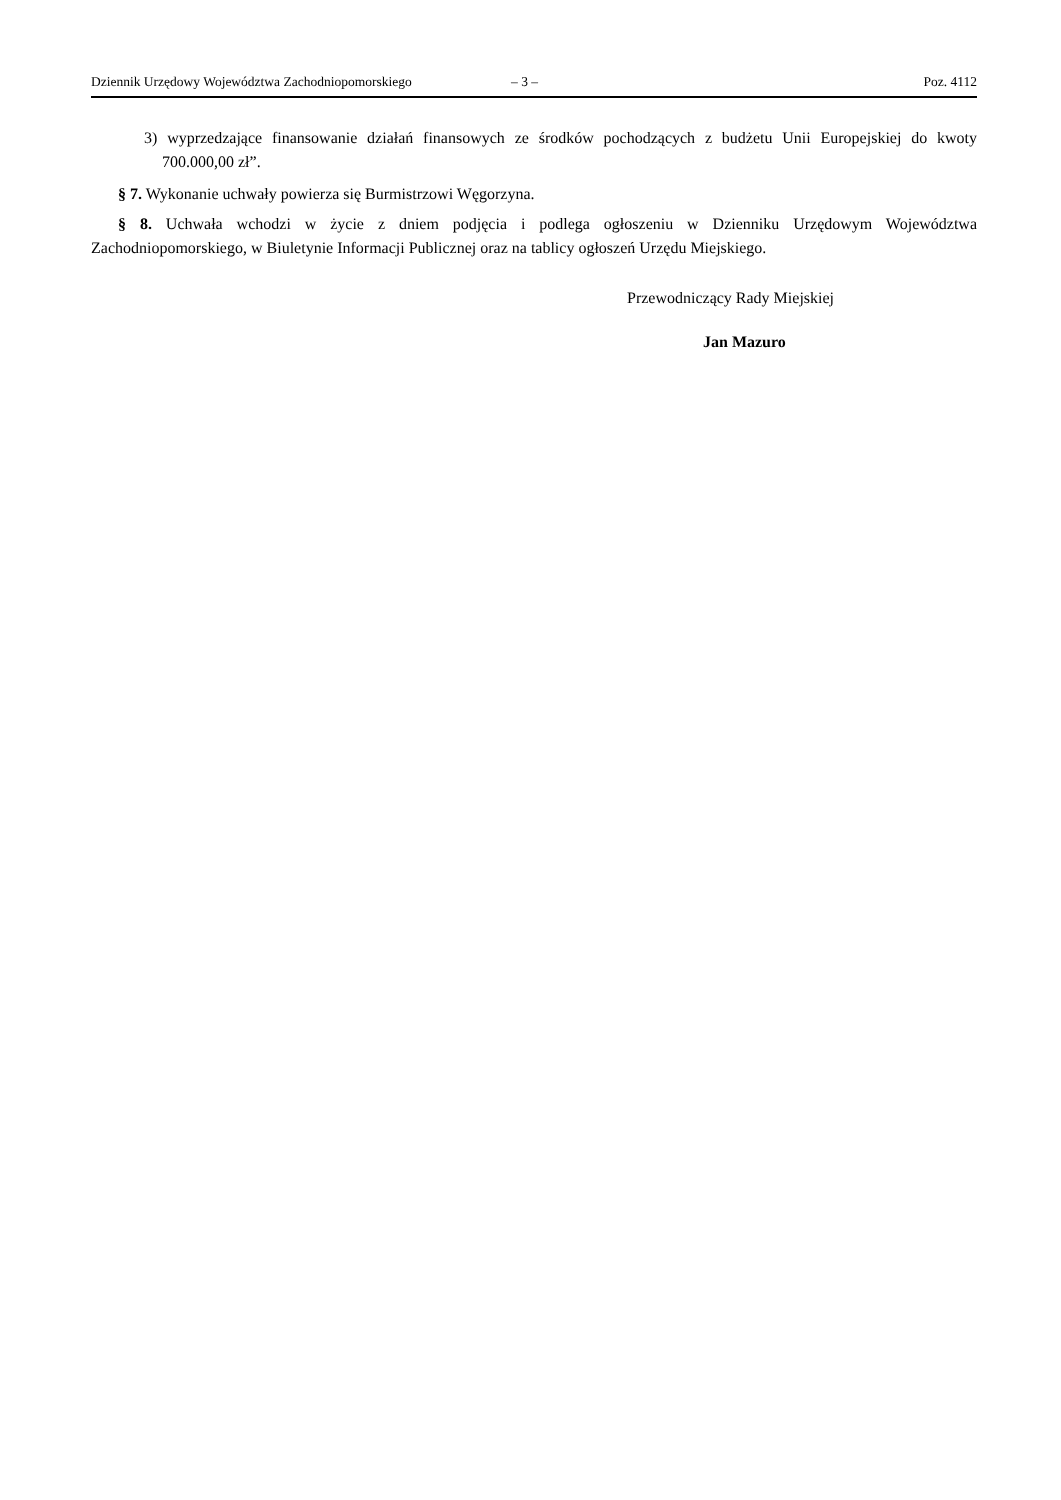Dziennik Urzędowy Województwa Zachodniopomorskiego – 3 – Poz. 4112
3) wyprzedzające finansowanie działań finansowych ze środków pochodzących z budżetu Unii Europejskiej do kwoty 700.000,00 zł”.
§ 7. Wykonanie uchwały powierza się Burmistrzowi Węgorzyna.
§ 8. Uchwała wchodzi w życie z dniem podjęcia i podlega ogłoszeniu w Dzienniku Urzędowym Województwa Zachodniopomorskiego, w Biuletynie Informacji Publicznej oraz na tablicy ogłoszeń Urzędu Miejskiego.
Przewodniczący Rady Miejskiej
Jan Mazuro